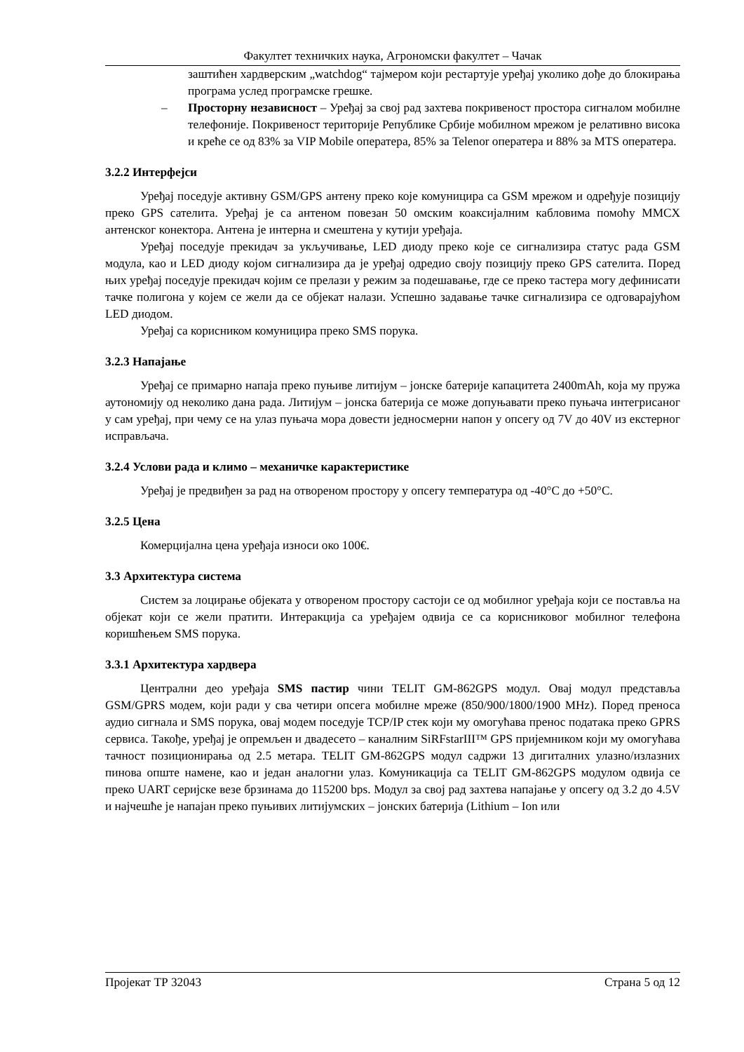Факултет техничких наука, Агрономски факултет – Чачак
заштићен хардверским „watchdog“ тајмером који рестартује уређај уколико дође до блокирања програма услед програмске грешке.
– Просторну независност – Уређај за свој рад захтева покривеност простора сигналом мобилне телефоније. Покривеност територије Републике Србије мобилном мрежом је релативно висока и креће се од 83% за VIP Mobile оператера, 85% за Telenor оператера и 88% за MTS оператера.
3.2.2 Интерфејси
Уређај поседује активну GSM/GPS антену преко које комуницира са GSM мрежом и одређује позицију преко GPS сателита. Уређај је са антеном повезан 50 омским коаксијалним кабловима помоћу MMCX антенског конектора. Антена је интерна и смештена у кутији уређаја.
Уређај поседује прекидач за укључивање, LED диоду преко које се сигнализира статус рада GSM модула, као и LED диоду којом сигнализира да је уређај одредио своју позицију преко GPS сателита. Поред њих уређај поседује прекидач којим се прелази у режим за подешавање, где се преко тастера могу дефинисати тачке полигона у којем се жели да се објекат налази. Успешно задавање тачке сигнализира се одговарајућом LED диодом.
Уређај са корисником комуницира преко SMS порука.
3.2.3 Напајање
Уређај се примарно напаја преко пуњиве литијум – јонске батерије капацитета 2400mAh, која му пружа аутономију од неколико дана рада. Литијум – јонска батерија се може допуњавати преко пуњача интегрисаног у сам уређај, при чему се на улаз пуњача мора довести једносмерни напон у опсегу од 7V до 40V из екстерног исправљача.
3.2.4 Услови рада и климо – механичке карактеристике
Уређај је предвиђен за рад на отвореном простору у опсегу температура од -40°C до +50°C.
3.2.5 Цена
Комерцијална цена уређаја износи око 100€.
3.3 Архитектура система
Систем за лоцирање објеката у отвореном простору састоји се од мобилног уређаја који се поставља на објекат који се жели пратити. Интеракција са уређајем одвија се са корисниковог мобилног телефона коришћењем SMS порука.
3.3.1 Архитектура хардвера
Централни део уређаја SMS пастир чини TELIT GM-862GPS модул. Овај модул представља GSM/GPRS модем, који ради у сва четири опсега мобилне мреже (850/900/1800/1900 MHz). Поред преноса аудио сигнала и SMS порука, овај модем поседује TCP/IP стек који му омогућава пренос података преко GPRS сервиса. Такође, уређај је опремљен и двадесето – каналним SiRFstarIII™ GPS пријемником који му омогућава тачност позиционирања од 2.5 метара. TELIT GM-862GPS модул садржи 13 дигиталних улазно/излазних пинова опште намене, као и један аналогни улаз. Комуникација са TELIT GM-862GPS модулом одвија се преко UART серијске везе брзинама до 115200 bps. Модул за свој рад захтева напајање у опсегу од 3.2 до 4.5V и најчешће је напајан преко пуњивих литијумских – јонских батерија (Lithium – Ion или
Пројекат ТР 32043 Страна 5 од 12